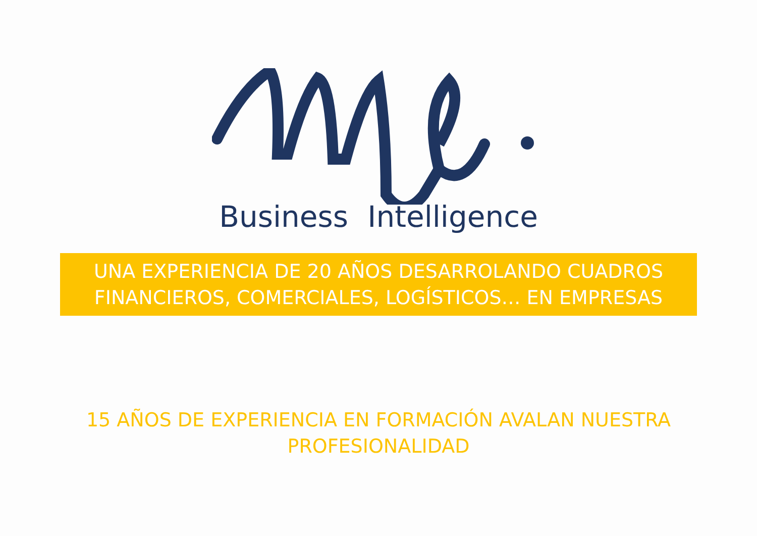Business Intelligence
UNA EXPERIENCIA DE 20 AÑOS DESARROLANDO CUADROS
FINANCIEROS, COMERCIALES, LOGÍSTICOS… EN EMPRESAS
15 AÑOS DE EXPERIENCIA EN FORMACIÓN AVALAN NUESTRA PROFESIONALIDAD